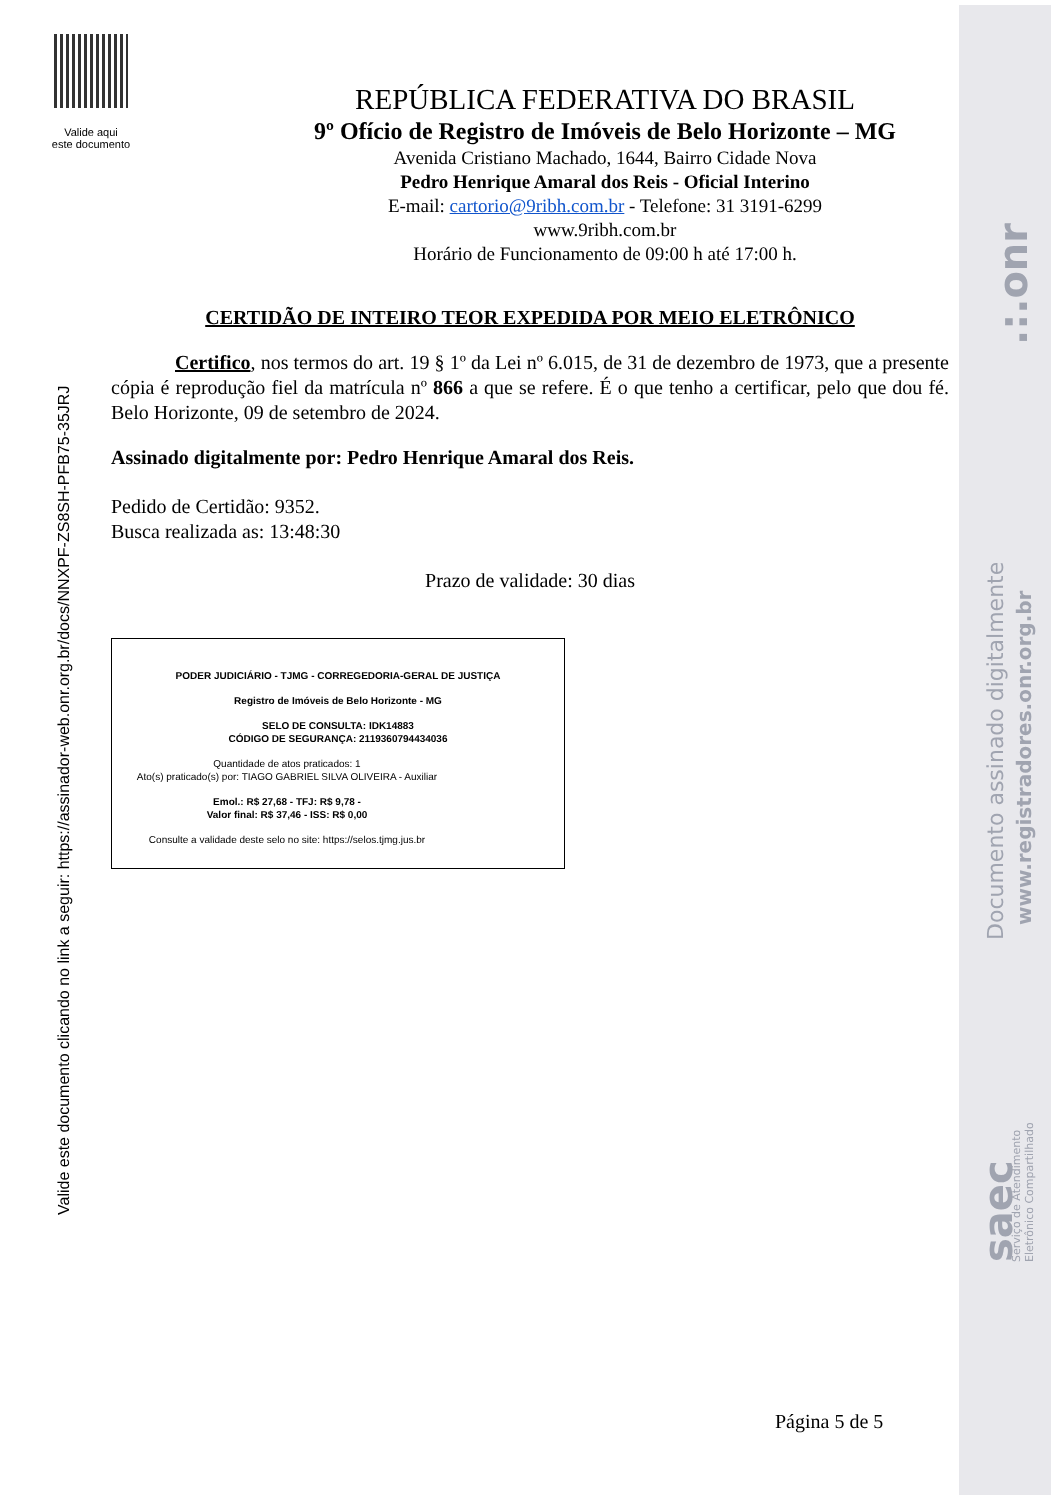Valide aqui
este documento
Valide este documento clicando no link a seguir: https://assinador-web.onr.org.br/docs/NNXPF-ZS8SH-PFB75-35JRJ
.:.onr
Documento assinado digitalmente
www.registradores.onr.org.br
saec
Serviço de Atendimento
Eletrônico Compartilhado
REPÚBLICA FEDERATIVA DO BRASIL
9º Ofício de Registro de Imóveis de Belo Horizonte – MG
Avenida Cristiano Machado, 1644, Bairro Cidade Nova
Pedro Henrique Amaral dos Reis - Oficial Interino
E-mail: cartorio@9ribh.com.br - Telefone: 31 3191-6299
www.9ribh.com.br
Horário de Funcionamento de 09:00 h até 17:00 h.
CERTIDÃO DE INTEIRO TEOR EXPEDIDA POR MEIO ELETRÔNICO
Certifico, nos termos do art. 19 § 1º da Lei nº 6.015, de 31 de dezembro de 1973, que a presente cópia é reprodução fiel da matrícula nº 866 a que se refere. É o que tenho a certificar, pelo que dou fé. Belo Horizonte, 09 de setembro de 2024.
Assinado digitalmente por: Pedro Henrique Amaral dos Reis.
Pedido de Certidão: 9352.
Busca realizada as: 13:48:30
Prazo de validade: 30 dias
PODER JUDICIÁRIO - TJMG - CORREGEDORIA-GERAL DE JUSTIÇA
Registro de Imóveis de Belo Horizonte - MG
SELO DE CONSULTA: IDK14883
CÓDIGO DE SEGURANÇA: 2119360794434036
Quantidade de atos praticados: 1
Ato(s) praticado(s) por: TIAGO GABRIEL SILVA OLIVEIRA - Auxiliar
Emol.: R$ 27,68 - TFJ: R$ 9,78 -
Valor final: R$ 37,46 - ISS: R$ 0,00
Consulte a validade deste selo no site: https://selos.tjmg.jus.br
Página 5 de 5